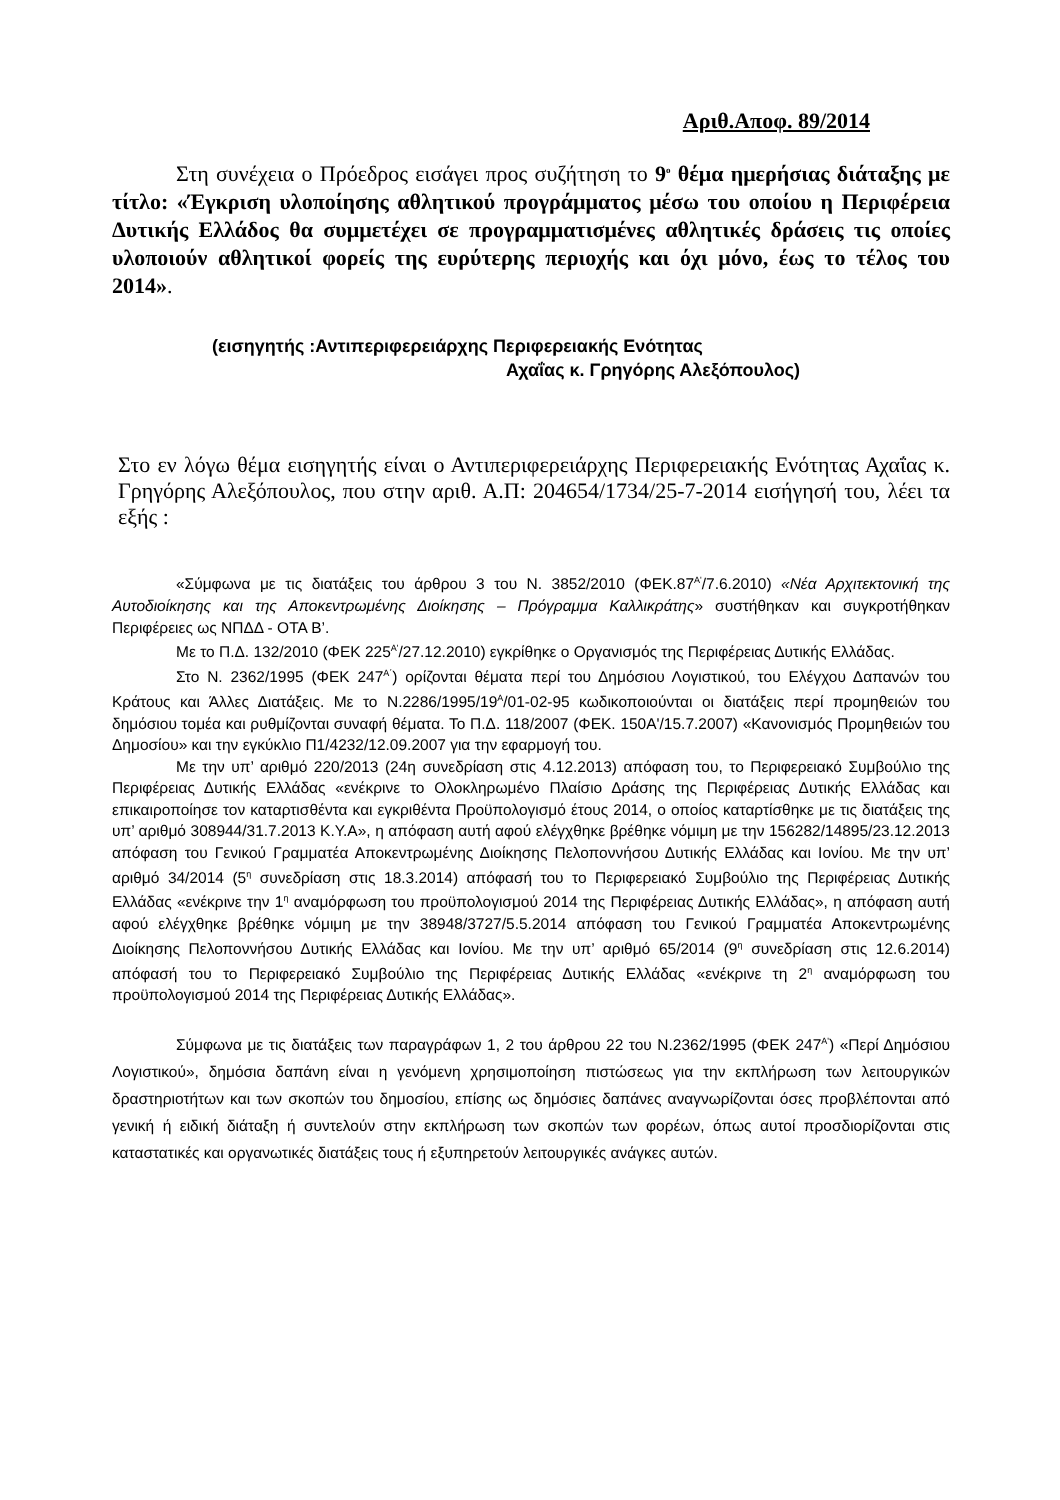Αριθ.Αποφ. 89/2014
Στη συνέχεια ο Πρόεδρος εισάγει προς συζήτηση το 9<sup>ο</sup> θέμα ημερήσιας διάταξης με τίτλο: «Έγκριση υλοποίησης αθλητικού προγράμματος μέσω του οποίου η Περιφέρεια Δυτικής Ελλάδος θα συμμετέχει σε προγραμματισμένες αθλητικές δράσεις τις οποίες υλοποιούν αθλητικοί φορείς της ευρύτερης περιοχής και όχι μόνο, έως το τέλος του 2014».
(εισηγητής :Αντιπεριφερειάρχης Περιφερειακής Ενότητας
Αχαΐας κ. Γρηγόρης Αλεξόπουλος)
Στο εν λόγω θέμα εισηγητής είναι ο Αντιπεριφερειάρχης Περιφερειακής Ενότητας Αχαΐας κ. Γρηγόρης Αλεξόπουλος, που στην αριθ. Α.Π: 204654/1734/25-7-2014 εισήγησή του, λέει τα εξής :
«Σύμφωνα με τις διατάξεις του άρθρου 3 του Ν. 3852/2010 (ΦΕΚ.87<sup>Α'</sup>/7.6.2010) «Νέα Αρχιτεκτονική της Αυτοδιοίκησης και της Αποκεντρωμένης Διοίκησης – Πρόγραμμα Καλλικράτης» συστήθηκαν και συγκροτήθηκαν Περιφέρειες ως ΝΠΔΔ - ΟΤΑ Β’.
Με το Π.Δ. 132/2010 (ΦΕΚ 225<sup>Α'</sup>/27.12.2010) εγκρίθηκε ο Οργανισμός της Περιφέρειας Δυτικής Ελλάδας.
Στο Ν. 2362/1995 (ΦΕΚ 247<sup>Α΄</sup>) ορίζονται θέματα περί του Δημόσιου Λογιστικού, του Ελέγχου Δαπανών του Κράτους και Άλλες Διατάξεις. Με το Ν.2286/1995/19<sup>Α</sup>/01-02-95 κωδικοποιούνται οι διατάξεις περί προμηθειών του δημόσιου τομέα και ρυθμίζονται συναφή θέματα. Το Π.Δ. 118/2007 (ΦΕΚ. 150Α'/15.7.2007) «Κανονισμός Προμηθειών του Δημοσίου» και την εγκύκλιο Π1/4232/12.09.2007 για την εφαρμογή του.
Με την υπ’ αριθμό 220/2013 (24η συνεδρίαση στις 4.12.2013) απόφαση του, το Περιφερειακό Συμβούλιο της Περιφέρειας Δυτικής Ελλάδας «ενέκρινε το Ολοκληρωμένο Πλαίσιο Δράσης της Περιφέρειας Δυτικής Ελλάδας και επικαιροποίησε τον καταρτισθέντα και εγκριθέντα Προϋπολογισμό έτους 2014, ο οποίος καταρτίσθηκε με τις διατάξεις της υπ’ αριθμό 308944/31.7.2013 Κ.Υ.Α», η απόφαση αυτή αφού ελέγχθηκε βρέθηκε νόμιμη με την 156282/14895/23.12.2013 απόφαση του Γενικού Γραμματέα Αποκεντρωμένης Διοίκησης Πελοποννήσου Δυτικής Ελλάδας και Ιονίου. Με την υπ’ αριθμό 34/2014 (5<sup>η</sup> συνεδρίαση στις 18.3.2014) απόφασή του το Περιφερειακό Συμβούλιο της Περιφέρειας Δυτικής Ελλάδας «ενέκρινε την 1<sup>η</sup> αναμόρφωση του προϋπολογισμού 2014 της Περιφέρειας Δυτικής Ελλάδας», η απόφαση αυτή αφού ελέγχθηκε βρέθηκε νόμιμη με την 38948/3727/5.5.2014 απόφαση του Γενικού Γραμματέα Αποκεντρωμένης Διοίκησης Πελοποννήσου Δυτικής Ελλάδας και Ιονίου. Με την υπ’ αριθμό 65/2014 (9<sup>η</sup> συνεδρίαση στις 12.6.2014) απόφασή του το Περιφερειακό Συμβούλιο της Περιφέρειας Δυτικής Ελλάδας «ενέκρινε τη 2<sup>η</sup> αναμόρφωση του προϋπολογισμού 2014 της Περιφέρειας Δυτικής Ελλάδας».
Σύμφωνα με τις διατάξεις των παραγράφων 1, 2 του άρθρου 22 του Ν.2362/1995 (ΦΕΚ 247<sup>Α'</sup>) «Περί Δημόσιου Λογιστικού», δημόσια δαπάνη είναι η γενόμενη χρησιμοποίηση πιστώσεως για την εκπλήρωση των λειτουργικών δραστηριοτήτων και των σκοπών του δημοσίου, επίσης ως δημόσιες δαπάνες αναγνωρίζονται όσες προβλέπονται από γενική ή ειδική διάταξη ή συντελούν στην εκπλήρωση των σκοπών των φορέων, όπως αυτοί προσδιορίζονται στις καταστατικές και οργανωτικές διατάξεις τους ή εξυπηρετούν λειτουργικές ανάγκες αυτών.